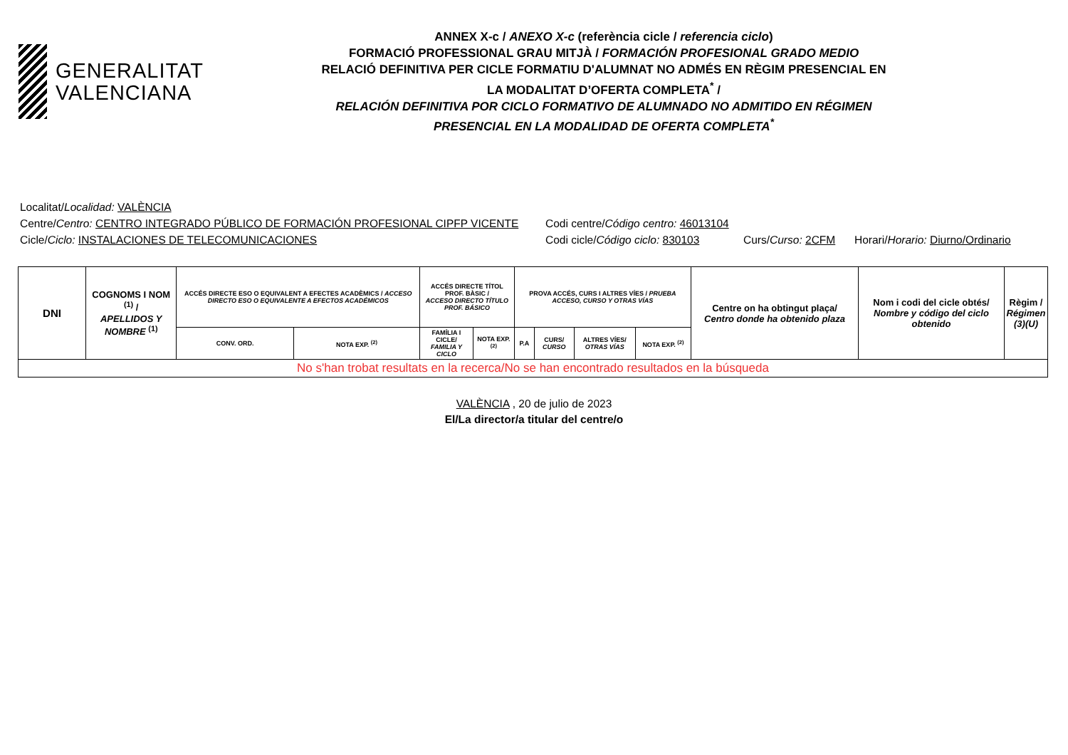GENERALITAT
VALENCIANA
ANNEX X-c / ANEXO X-c (referència cicle / referencia ciclo)
FORMACIÓ PROFESSIONAL GRAU MITJÀ / FORMACIÓN PROFESIONAL GRADO MEDIO
RELACIÓ DEFINITIVA PER CICLE FORMATIU D'ALUMNAT NO ADMÉS EN RÈGIM PRESENCIAL EN
LA MODALITAT D’OFERTA COMPLETA<sup>*</sup> /
RELACIÓN DEFINITIVA POR CICLO FORMATIVO DE ALUMNADO NO ADMITIDO EN RÉGIMEN
PRESENCIAL EN LA MODALIDAD DE OFERTA COMPLETA<sup>*</sup>
Localitat/ Localidad: VALÈNCIA
Centre/Centro: CENTRO INTEGRADO PÚBLICO DE FORMACIÓN PROFESIONAL CIPFP VICENTE Codi centre/Código centro: 46013104
Cicle/Ciclo: INSTALACIONES DE TELECOMUNICACIONES Codi cicle/Código ciclo: 830103 Curs/Curso: 2CFM Horari/Horario: Diurno/Ordinario
| DNI | COGNOMS I NOM <sup>(1)</sup> / APELLIDOS Y NOMBRE <sup>(1)</sup> | ACCÉS DIRECTE ESO O EQUIVALENT A EFECTES ACADÈMICS / ACCESO DIRECTO ESO O EQUIVALENTE A EFECTOS ACADÉMICOS | | ACCÉS DIRECTE TÍTOL PROF. BÀSIC / ACCESO DIRECTO TÍTULO PROF. BÁSICO | | PROVA ACCÉS, CURS I ALTRES VÍES / PRUEBA ACCESO, CURSO Y OTRAS VÍAS | | | | Centre on ha obtingut plaça/ Centro donde ha obtenido plaza | Nom i codi del cicle obtés/ Nombre y código del ciclo obtenido | Règim / Régimen (3)(U) |
| --- | --- | --- | --- | --- | --- | --- | --- | --- | --- | --- | --- | --- |
| | | CONV. ORD. | NOTA EXP. <sup>(2)</sup> | FAMÍLIA I CICLE/ FAMILIA Y CICLO | NOTA EXP. <sup>(2)</sup> | P.A | CURS/ CURSO | ALTRES VÍES/ OTRAS VÍAS | NOTA EXP. <sup>(2)</sup> | | | |
| No s'han trobat resultats en la recerca/No se han encontrado resultados en la búsqueda | | | | | | | | | | | | |
VALÈNCIA , 20 de julio de 2023
El/La director/a titular del centre/o